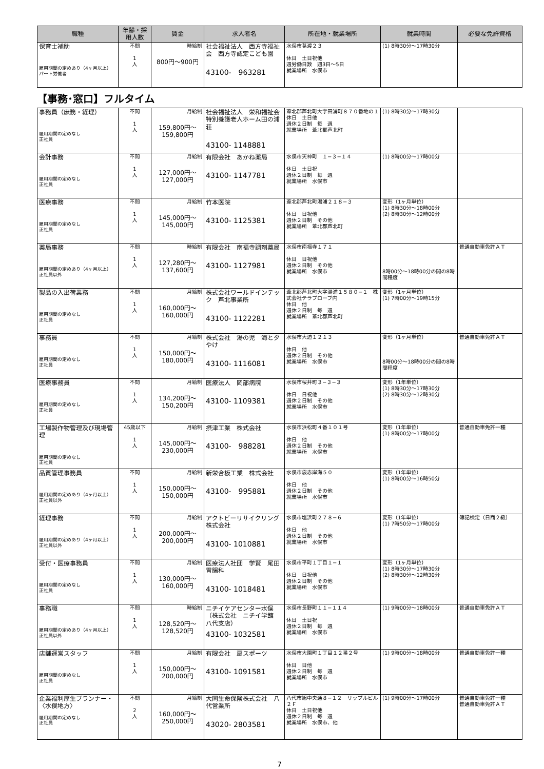| 職種 | 年齢・採用人数 | 賃金 | 求人者名 | 所在地・就業場所 | 就業時間 | 必要な免許資格 |
| --- | --- | --- | --- | --- | --- | --- |
| 保育士補助 雇用期間の定めあり（4ヶ月以上） パート労働者 | 不問 1 人 | 時給制 800円〜900円 | 社会福祉法人 西方寺福祉会 西方寺認定こども園 43100- 963281 | 水俣市葛渡２３ 休日 土日祝他 週労働日数 週3日〜5日 就業場所 水俣市 | (1) 8時30分〜17時30分 | |
【事務･窓口】フルタイム
| 事務員（庶務・経理） 雇用期間の定めなし 正社員 | 不問 1 人 | 月給制 159,800円〜 159,800円 | 社会福祉法人 栄和福祉会 特別養護老人ホーム田の浦荘 43100- 1148881 | 葦北郡芦北町大字田浦町８７０番地の１ 休日 土日他 週休２日制 毎 週 就業場所 葦北郡芦北町 | (1) 8時30分〜17時30分 | |
| 会計事務 雇用期間の定めなし 正社員 | 不問 1 人 | 月給制 127,000円〜 127,000円 | 有限会社 あかね薬局 43100- 1147781 | 水俣市天神町 １−３−１４ 休日 土日祝 週休２日制 毎 週 就業場所 水俣市 | (1) 8時00分〜17時00分 | |
| 医療事務 雇用期間の定めなし 正社員 | 不問 1 人 | 月給制 145,000円〜 145,000円 | 竹本医院 43100- 1125381 | 葦北郡芦北町湯浦２１８−３ 休日 日祝他 週休２日制 その他 就業場所 葦北郡芦北町 | 変形（1ヶ月単位） (1) 8時30分〜18時00分 (2) 8時30分〜12時00分 | |
| 薬局事務 雇用期間の定めあり（4ヶ月以上） 正社員以外 | 不問 1 人 | 時給制 127,280円〜 137,600円 | 有限会社 南福寺調剤薬局 43100- 1127981 | 水俣市南福寺１７１ 休日 日祝他 週休２日制 その他 就業場所 水俣市 | 8時00分〜18時00分の間の8時間程度 | 普通自動車免許ＡＴ |
| 製品の入出荷業務 雇用期間の定めなし 正社員 | 不問 1 人 | 月給制 160,000円〜 160,000円 | 株式会社ワールドインテック 芦北事業所 43100- 1122281 | 葦北郡芦北町大字湯浦１５８０−１ 株式会社テラプローブ内 休日 他 週休２日制 毎 週 就業場所 葦北郡芦北町 | 変形（1ヶ月単位） (1) 7時00分〜19時15分 | |
| 事務員 雇用期間の定めなし 正社員 | 不問 1 人 | 月給制 150,000円〜 180,000円 | 株式会社 湯の児 海と夕やけ 43100- 1116081 | 水俣市大迫１２１３ 休日 他 週休２日制 その他 就業場所 水俣市 | 変形（1ヶ月単位） 8時00分〜18時00分の間の8時間程度 | 普通自動車免許ＡＴ |
| 医療事務員 雇用期間の定めなし 正社員 | 不問 1 人 | 月給制 134,200円〜 150,200円 | 医療法人 岡部病院 43100- 1109381 | 水俣市桜井町３−３−３ 休日 日祝他 週休２日制 その他 就業場所 水俣市 | 変形（1年単位） (1) 8時30分〜17時30分 (2) 8時30分〜12時30分 | |
| 工場製作物管理及び現場管理 雇用期間の定めなし 正社員 | 45歳以下 1 人 | 月給制 145,000円〜 230,000円 | 摂津工業 株式会社 43100- 988281 | 水俣市浜松町４番１０１号 休日 他 週休２日制 その他 就業場所 水俣市 | 変形（1年単位） (1) 8時00分〜17時00分 | 普通自動車免許一種 |
| 品質管理事務員 雇用期間の定めあり（4ヶ月以上） 正社員以外 | 不問 1 人 | 月給制 150,000円〜 150,000円 | 新栄合板工業 株式会社 43100- 995881 | 水俣市袋赤岸海５０ 休日 他 週休２日制 その他 就業場所 水俣市 | 変形（1年単位） (1) 8時00分〜16時50分 | |
| 経理事務 雇用期間の定めあり（4ヶ月以上） 正社員以外 | 不問 1 人 | 月給制 200,000円〜 200,000円 | アクトビーリサイクリング 株式会社 43100- 1010881 | 水俣市塩浜町２７８−６ 休日 他 週休２日制 その他 就業場所 水俣市 | 変形（1年単位） (1) 7時50分〜17時00分 | 簿記検定（日商２級） |
| 受付・医療事務員 雇用期間の定めなし 正社員 | 不問 1 人 | 月給制 130,000円〜 160,000円 | 医療法人社団 学賢 尾田胃腸科 43100- 1018481 | 水俣市平町１丁目１−１ 休日 日祝他 週休２日制 その他 就業場所 水俣市 | 変形（1ヶ月単位） (1) 8時30分〜17時30分 (2) 8時30分〜12時30分 | |
| 事務職 雇用期間の定めあり（4ヶ月以上） 正社員以外 | 不問 1 人 | 時給制 128,520円〜 128,520円 | ニチイケアセンター水俣（株式会社 ニチイ学館 八代支店） 43100- 1032581 | 水俣市長野町１１−１１４ 休日 土日祝 週休２日制 毎 週 就業場所 水俣市 | (1) 9時00分〜18時00分 | 普通自動車免許ＡＴ |
| 店舗運営スタッフ 雇用期間の定めなし 正社員 | 不問 1 人 | 月給制 150,000円〜 200,000円 | 有限会社 扇スポーツ 43100- 1091581 | 水俣市大園町１丁目１２番２号 休日 日他 週休２日制 毎 週 就業場所 水俣市 | (1) 9時00分〜18時00分 | 普通自動車免許一種 |
| 企業福利厚生プランナー・ 〈水俣地方〉 雇用期間の定めなし 正社員 | 不問 2 人 | 月給制 160,000円〜 250,000円 | 大同生命保険株式会社 八代営業所 43020- 2803581 | 八代市旭中央通８−１２ リップルビル２Ｆ 休日 土日祝他 週休２日制 毎 週 就業場所 水俣市、他 | (1) 9時00分〜17時00分 | 普通自動車免許一種 普通自動車免許ＡＴ |
7